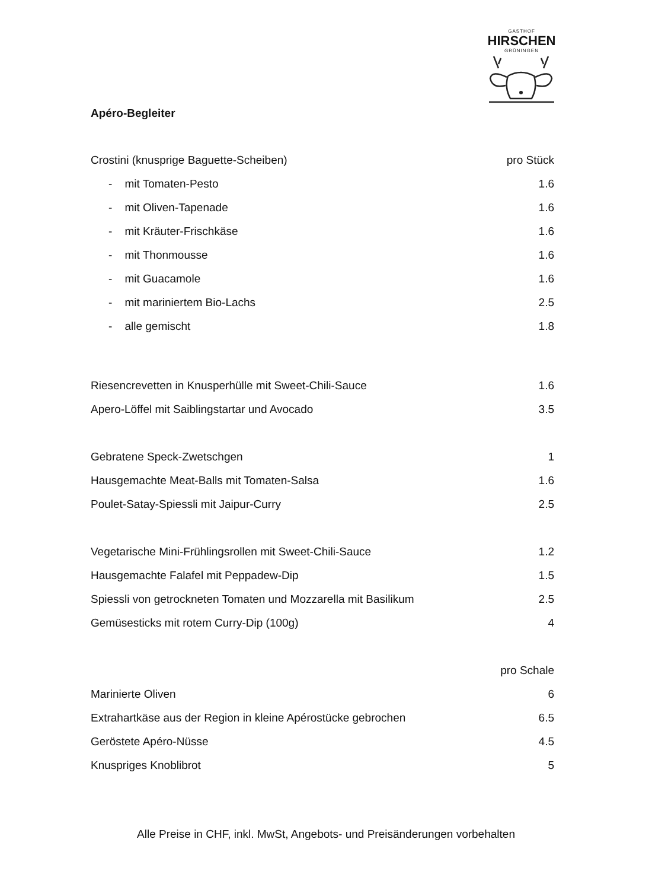GASTHOF
HIRSCHEN
GRÜNINGEN
Apéro-Begleiter
| Crostini (knusprige Baguette-Scheiben) | pro Stück |
| - mit Tomaten-Pesto | 1.6 |
| - mit Oliven-Tapenade | 1.6 |
| - mit Kräuter-Frischkäse | 1.6 |
| - mit Thonmousse | 1.6 |
| - mit Guacamole | 1.6 |
| - mit mariniertem Bio-Lachs | 2.5 |
| - alle gemischt | 1.8 |
| Riesencrevetten in Knusperhülle mit Sweet-Chili-Sauce | 1.6 |
| Apero-Löffel mit Saiblingstartar und Avocado | 3.5 |
| Gebratene Speck-Zwetschgen | 1 |
| Hausgemachte Meat-Balls mit Tomaten-Salsa | 1.6 |
| Poulet-Satay-Spiessli mit Jaipur-Curry | 2.5 |
| Vegetarische Mini-Frühlingsrollen mit Sweet-Chili-Sauce | 1.2 |
| Hausgemachte Falafel mit Peppadew-Dip | 1.5 |
| Spiessli von getrockneten Tomaten und Mozzarella mit Basilikum | 2.5 |
| Gemüsesticks mit rotem Curry-Dip (100g) | 4 |
| | pro Schale |
| Marinierte Oliven | 6 |
| Extrahartkäse aus der Region in kleine Apérostücke gebrochen | 6.5 |
| Geröstete Apéro-Nüsse | 4.5 |
| Knuspriges Knoblibrot | 5 |
Alle Preise in CHF, inkl. MwSt, Angebots- und Preisänderungen vorbehalten